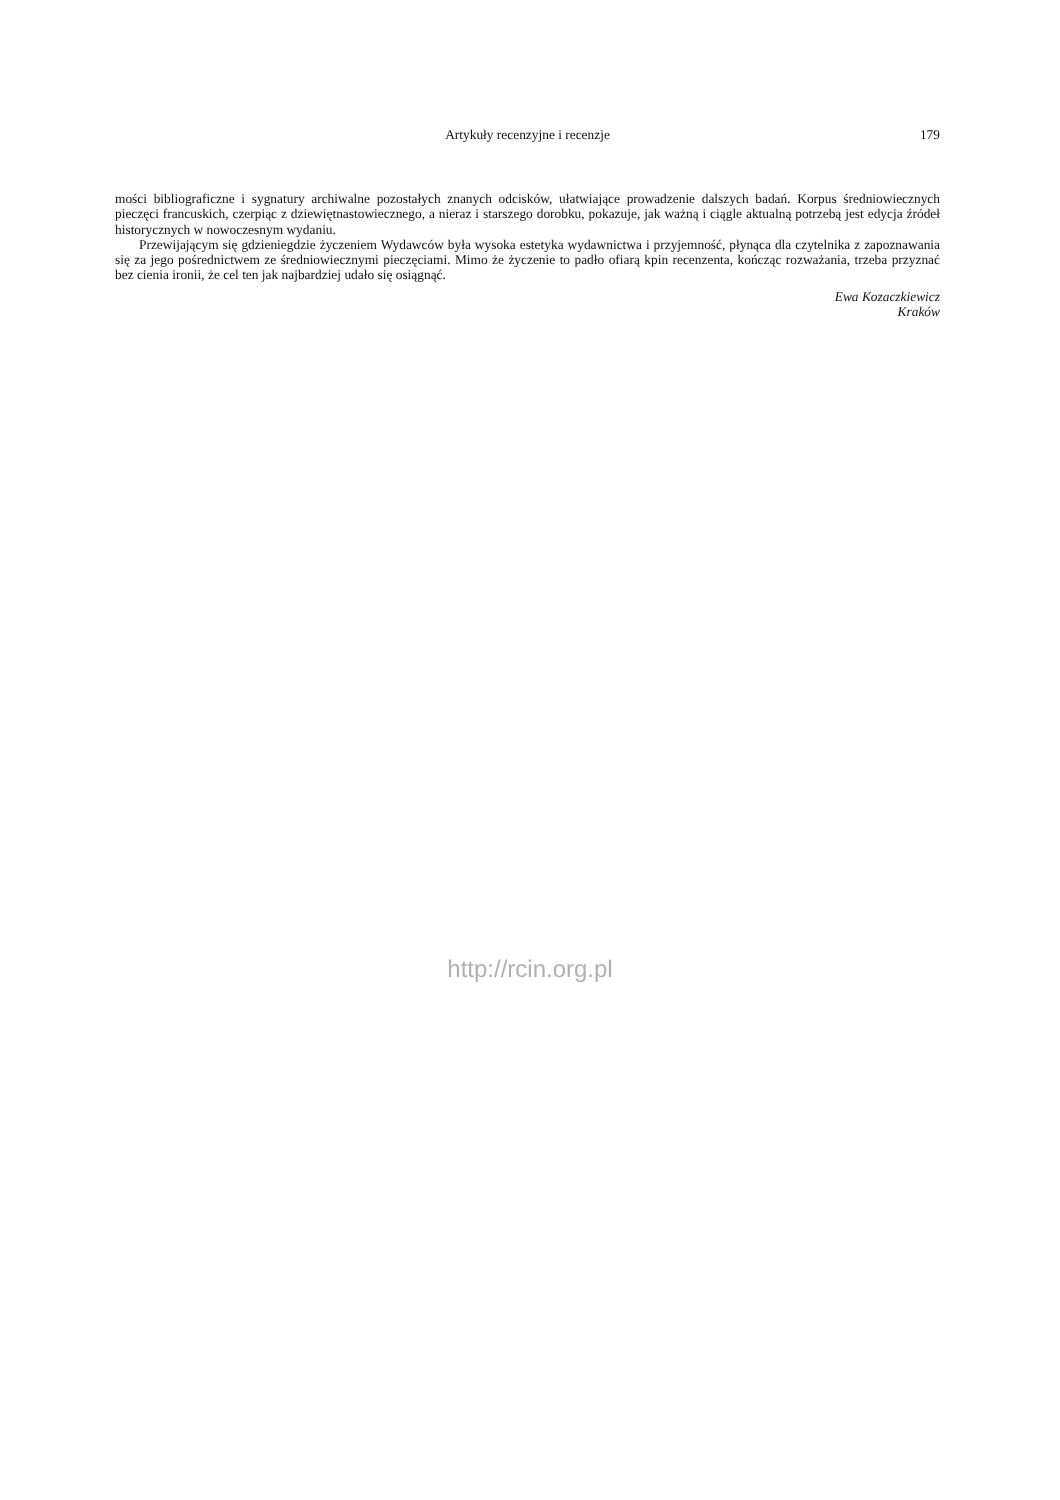Artykuły recenzyjne i recenzje
179
mości bibliograficzne i sygnatury archiwalne pozostałych znanych odcisków, ułatwiające prowadzenie dalszych badań. Korpus średniowiecznych pieczęci francuskich, czerpiąc z dziewiętnastowiecznego, a nieraz i starszego dorobku, pokazuje, jak ważną i ciągle aktualną potrzebą jest edycja źródeł historycznych w nowoczesnym wydaniu.
Przewijającym się gdzieniegdzie życzeniem Wydawców była wysoka estetyka wydawnictwa i przyjemność, płynąca dla czytelnika z zapoznawania się za jego pośrednictwem ze średniowiecznymi pieczęciami. Mimo że życzenie to padło ofiarą kpin recenzenta, kończąc rozważania, trzeba przyznać bez cienia ironii, że cel ten jak najbardziej udało się osiągnąć.
Ewa Kozaczkiewicz
Kraków
http://rcin.org.pl